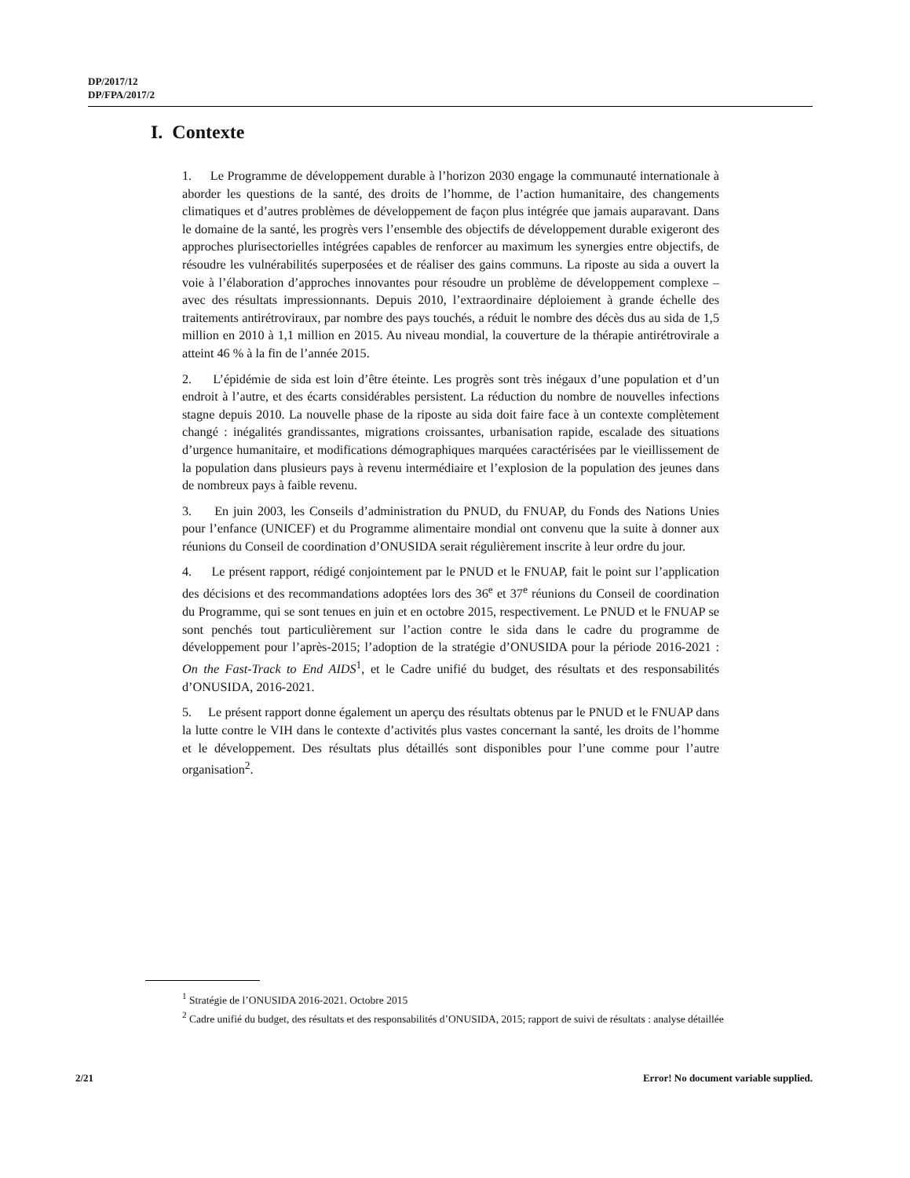DP/2017/12
DP/FPA/2017/2
I. Contexte
1. Le Programme de développement durable à l’horizon 2030 engage la communauté internationale à aborder les questions de la santé, des droits de l’homme, de l’action humanitaire, des changements climatiques et d’autres problèmes de développement de façon plus intégrée que jamais auparavant. Dans le domaine de la santé, les progrès vers l’ensemble des objectifs de développement durable exigeront des approches plurisectorielles intégrées capables de renforcer au maximum les synergies entre objectifs, de résoudre les vulnérabilités superposées et de réaliser des gains communs. La riposte au sida a ouvert la voie à l’élaboration d’approches innovantes pour résoudre un problème de développement complexe – avec des résultats impressionnants. Depuis 2010, l’extraordinaire déploiement à grande échelle des traitements antirétroviraux, par nombre des pays touchés, a réduit le nombre des décès dus au sida de 1,5 million en 2010 à 1,1 million en 2015. Au niveau mondial, la couverture de la thérapie antirétrovirale a atteint 46 % à la fin de l’année 2015.
2. L’épidémie de sida est loin d’être éteinte. Les progrès sont très inégaux d’une population et d’un endroit à l’autre, et des écarts considérables persistent. La réduction du nombre de nouvelles infections stagne depuis 2010. La nouvelle phase de la riposte au sida doit faire face à un contexte complètement changé : inégalités grandissantes, migrations croissantes, urbanisation rapide, escalade des situations d’urgence humanitaire, et modifications démographiques marquées caractérisées par le vieillissement de la population dans plusieurs pays à revenu intermédiaire et l’explosion de la population des jeunes dans de nombreux pays à faible revenu.
3. En juin 2003, les Conseils d’administration du PNUD, du FNUAP, du Fonds des Nations Unies pour l’enfance (UNICEF) et du Programme alimentaire mondial ont convenu que la suite à donner aux réunions du Conseil de coordination d’ONUSIDA serait régulièrement inscrite à leur ordre du jour.
4. Le présent rapport, rédigé conjointement par le PNUD et le FNUAP, fait le point sur l’application des décisions et des recommandations adoptées lors des 36<sup>e</sup> et 37<sup>e</sup> réunions du Conseil de coordination du Programme, qui se sont tenues en juin et en octobre 2015, respectivement. Le PNUD et le FNUAP se sont penchés tout particulièrement sur l’action contre le sida dans le cadre du programme de développement pour l’après-2015; l’adoption de la stratégie d’ONUSIDA pour la période 2016-2021 : On the Fast-Track to End AIDS<sup>1</sup>, et le Cadre unifié du budget, des résultats et des responsabilités d’ONUSIDA, 2016-2021.
5. Le présent rapport donne également un aperçu des résultats obtenus par le PNUD et le FNUAP dans la lutte contre le VIH dans le contexte d’activités plus vastes concernant la santé, les droits de l’homme et le développement. Des résultats plus détaillés sont disponibles pour l’une comme pour l’autre organisation<sup>2</sup>.
<sup>1</sup> Stratégie de l’ONUSIDA 2016-2021. Octobre 2015
<sup>2</sup> Cadre unifié du budget, des résultats et des responsabilités d’ONUSIDA, 2015; rapport de suivi de résultats : analyse détaillée
2/21 Error! No document variable supplied.